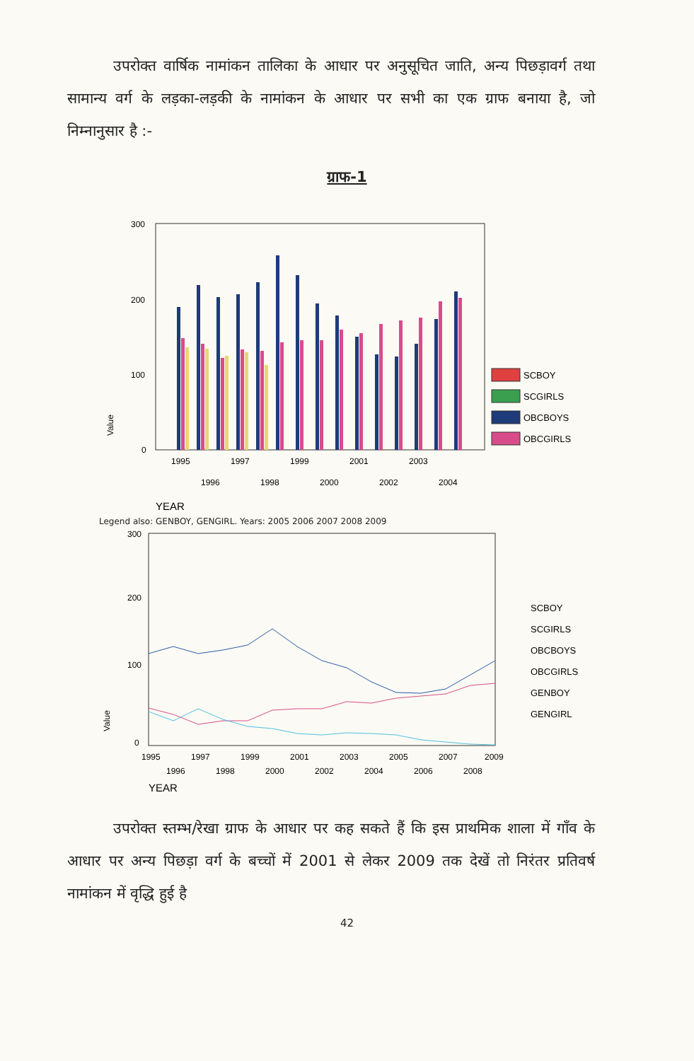उपरोक्त वार्षिक नामांकन तालिका के आधार पर अनुसूचित जाति, अन्य पिछड़ावर्ग तथा सामान्य वर्ग के लड़का-लड़की के नामांकन के आधार पर सभी का एक ग्राफ बनाया है, जो निम्नानुसार है :-
ग्राफ-1
300
200
100
0
Value
1995
1997
1999
2001
2003
1996
1998
2000
2002
2004
YEAR
SCBOY
SCGIRLS
OBCBOYS
OBCGIRLS
Legend also: GENBOY, GENGIRL. Years: 2005 2006 2007 2008 2009
300
200
100
0
Value
1995
1997
1999
2001
2003
2005
2007
2009
1996
1998
2000
2002
2004
2006
2008
YEAR
SCBOY
SCGIRLS
OBCBOYS
OBCGIRLS
GENBOY
GENGIRL
उपरोक्त स्तम्भ/रेखा ग्राफ के आधार पर कह सकते हैं कि इस प्राथमिक शाला में गाँव के आधार पर अन्य पिछड़ा वर्ग के बच्चों में 2001 से लेकर 2009 तक देखें तो निरंतर प्रतिवर्ष नामांकन में वृद्धि हुई है
42